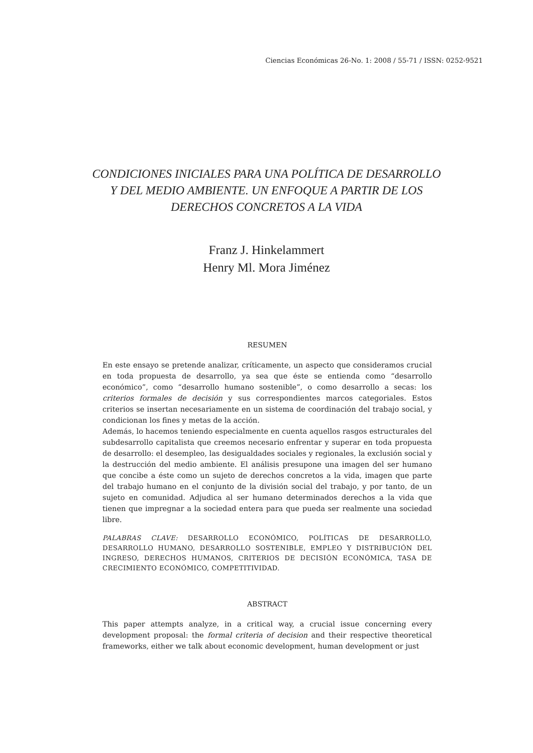Ciencias Económicas 26-No. 1: 2008 / 55-71 / ISSN: 0252-9521
CONDICIONES INICIALES PARA UNA POLÍTICA DE DESARROLLO
Y DEL MEDIO AMBIENTE. UN ENFOQUE A PARTIR DE LOS
DERECHOS CONCRETOS A LA VIDA
Franz J. Hinkelammert
Henry Ml. Mora Jiménez
RESUMEN
En este ensayo se pretende analizar, críticamente, un aspecto que consideramos crucial en toda propuesta de desarrollo, ya sea que éste se entienda como “desarrollo económico”, como “desarrollo humano sostenible”, o como desarrollo a secas: los criterios formales de decisión y sus correspondientes marcos categoriales. Estos criterios se insertan necesariamente en un sistema de coordinación del trabajo social, y condicionan los fines y metas de la acción.
Además, lo hacemos teniendo especialmente en cuenta aquellos rasgos estructurales del subdesarrollo capitalista que creemos necesario enfrentar y superar en toda propuesta de desarrollo: el desempleo, las desigualdades sociales y regionales, la exclusión social y la destrucción del medio ambiente. El análisis presupone una imagen del ser humano que concibe a éste como un sujeto de derechos concretos a la vida, imagen que parte del trabajo humano en el conjunto de la división social del trabajo, y por tanto, de un sujeto en comunidad. Adjudica al ser humano determinados derechos a la vida que tienen que impregnar a la sociedad entera para que pueda ser realmente una sociedad libre.
PALABRAS CLAVE: DESARROLLO ECONÓMICO, POLÍTICAS DE DESARROLLO, DESARROLLO HUMANO, DESARROLLO SOSTENIBLE, EMPLEO Y DISTRIBUCIÓN DEL INGRESO, DERECHOS HUMANOS, CRITERIOS DE DECISIÓN ECONÓMICA, TASA DE CRECIMIENTO ECONÓMICO, COMPETITIVIDAD.
ABSTRACT
This paper attempts analyze, in a critical way, a crucial issue concerning every development proposal: the formal criteria of decision and their respective theoretical frameworks, either we talk about economic development, human development or just